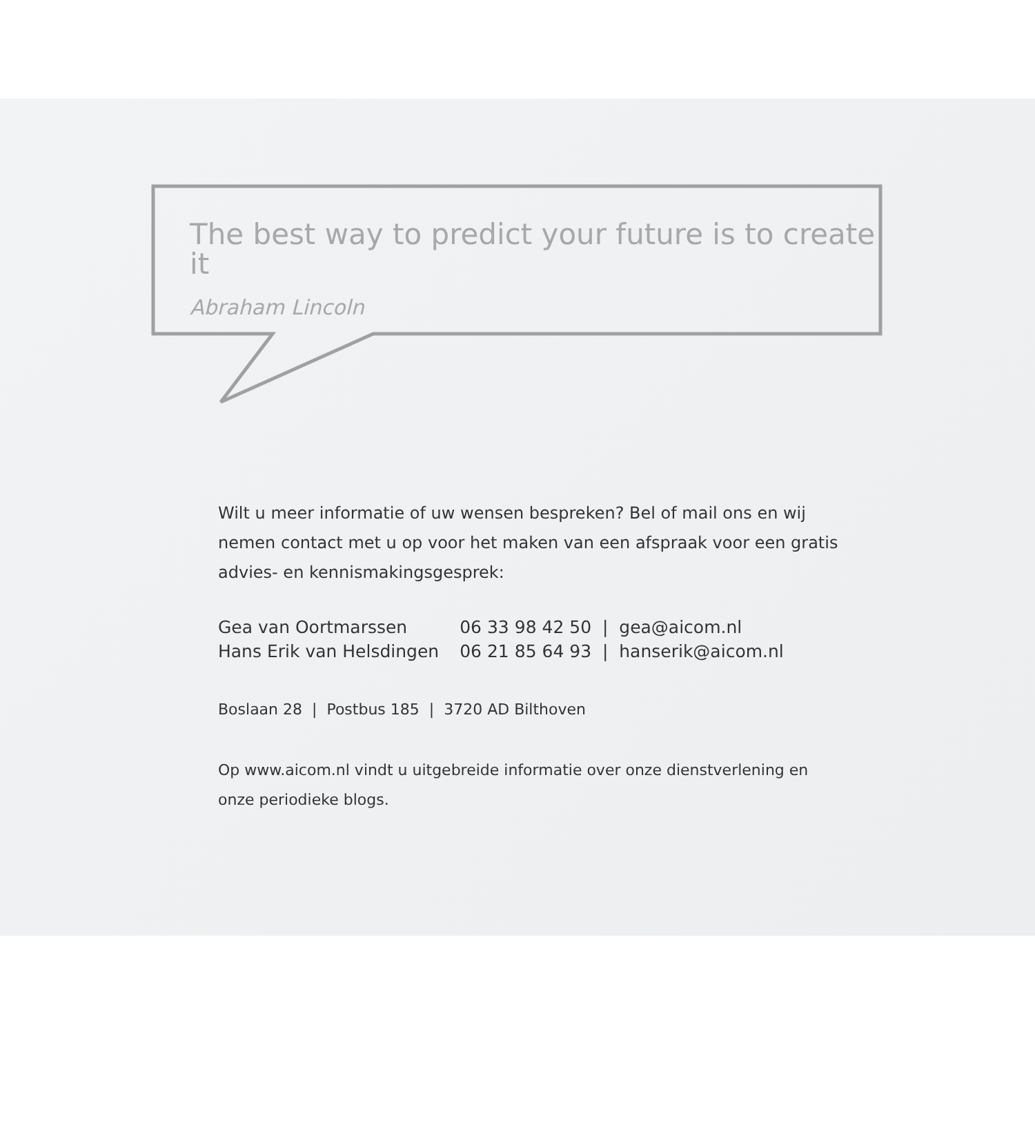The best way to predict your future is to create it
Abraham Lincoln
Wilt u meer informatie of uw wensen bespreken? Bel of mail ons en wij nemen contact met u op voor het maken van een afspraak voor een gratis advies- en kennismakingsgesprek:
| Gea van Oortmarssen | 06 33 98 42 50 / gea@aicom.nl |
| Hans Erik van Helsdingen | 06 21 85 64 93 / hanserik@aicom.nl |
Boslaan 28 | Postbus 185 | 3720 AD Bilthoven
Op www.aicom.nl vindt u uitgebreide informatie over onze dienstverlening en onze periodieke blogs.